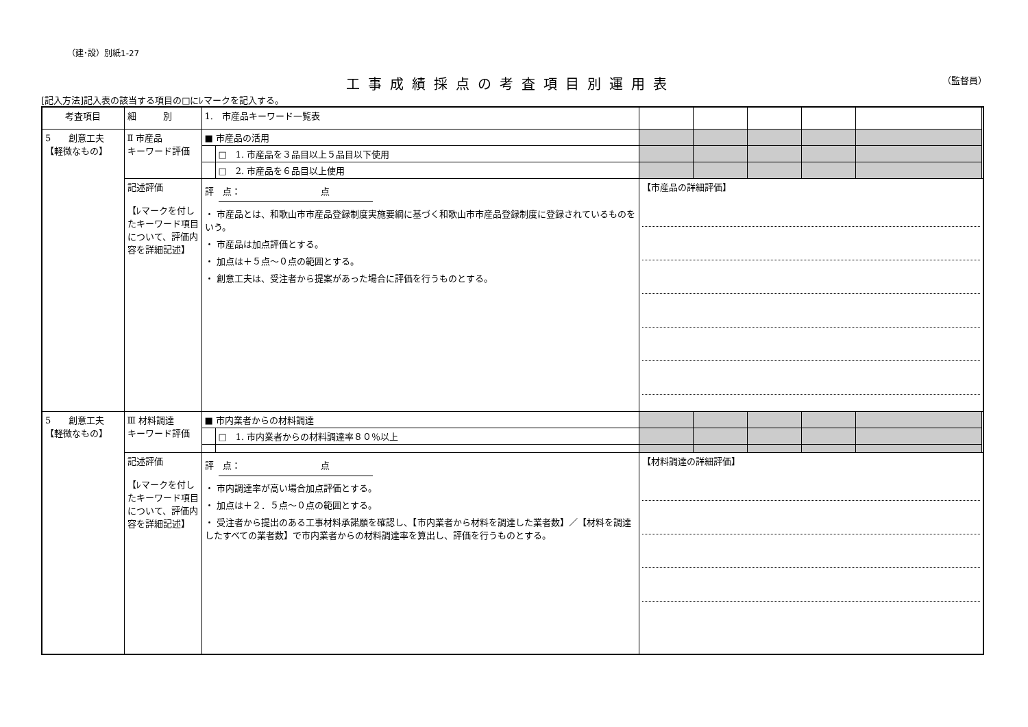（建･設）別紙1-27
工事成績採点の考査項目別運用表
（監督員）
[記入方法]記入表の該当する項目の□にﾚマークを記入する。
| 考査項目 | 細 別 | 1. 市産品キーワード一覧表 | | | | | | |
| 5 創意工夫 【軽微なもの】 | Ⅱ 市産品 キーワード評価 | ■ 市産品の活用 | | | | | | |
| | | | □ 1. 市産品を３品目以上５品目以下使用 | | | | | |
| | | | □ 2. 市産品を６品目以上使用 | | | | | |
| | 記述評価 【ﾚマークを付したキーワード項目について、評価内容を詳細記述】 | 評 点： 点 ・ 市産品とは、和歌山市市産品登録制度実施要綱に基づく和歌山市市産品登録制度に登録されているものをいう。 ・ 市産品は加点評価とする。 ・ 加点は＋５点～０点の範囲とする。 ・ 創意工夫は、受注者から提案があった場合に評価を行うものとする。 | | 【市産品の詳細評価】 | | | | |
| 5 創意工夫 【軽微なもの】 | Ⅲ 材料調達 キーワード評価 | ■ 市内業者からの材料調達 | | | | | | |
| | | | □ 1. 市内業者からの材料調達率８０％以上 | | | | | |
| | 記述評価 【ﾚマークを付したキーワード項目について、評価内容を詳細記述】 | 評 点： 点 ・ 市内調達率が高い場合加点評価とする。 ・ 加点は＋２．５点～０点の範囲とする。 ・ 受注者から提出のある工事材料承諾願を確認し、【市内業者から材料を調達した業者数】／【材料を調達したすべての業者数】で市内業者からの材料調達率を算出し、評価を行うものとする。 | | 【材料調達の詳細評価】 | | | | |